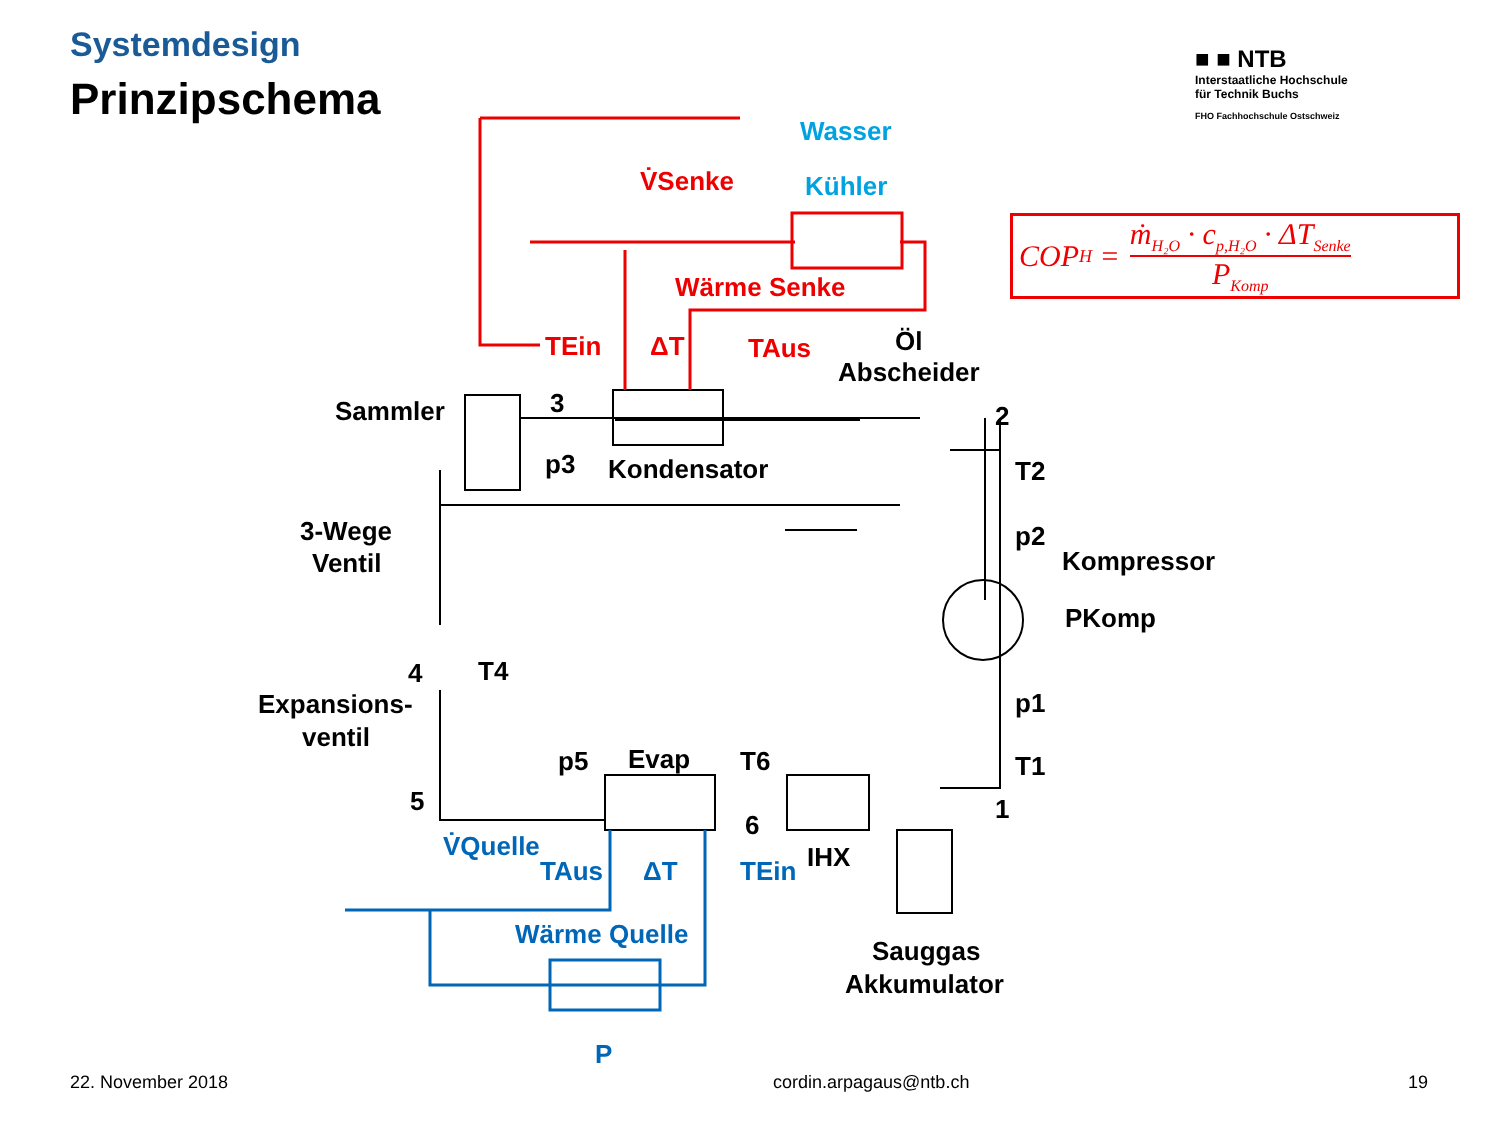Systemdesign
Prinzipschema
■ ■ NTB
Interstaatliche Hochschule
für Technik Buchs
FHO Fachhochschule Ostschweiz
Sammler
3
Kondensator
Öl
Abscheider
2
3-Wege
Ventil
4
Expansions-
ventil
5
Evap
6
IHX
1
Kompressor
Sauggas
Akkumulator
p3
T2
p2
PKomp
p1
T1
T4
p5
T6
V̇Senke
Wärme Senke
TEin
ΔT
TAus
Wasser
Kühler
V̇Quelle
TAus
ΔT
TEin
Wärme Quelle
P
COP<sub>H</sub> = ṁ<sub>H₂O</sub> · c<sub>p,H₂O</sub> · ΔT<sub>Senke</sub> P<sub>Komp</sub>
22. November 2018 cordin.arpagaus@ntb.ch 19